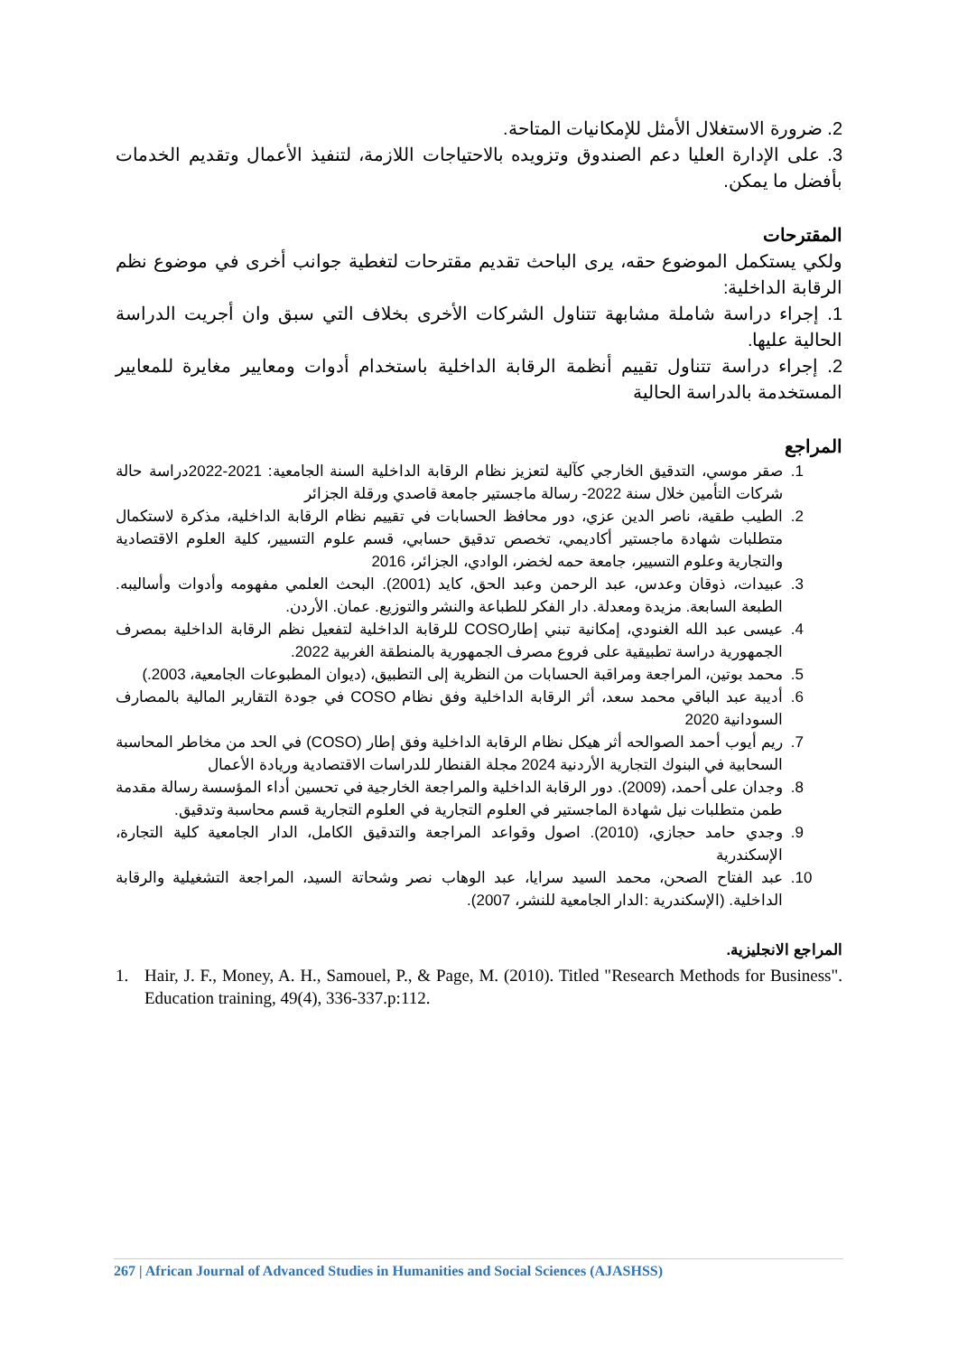2. ضرورة الاستغلال الأمثل للإمكانيات المتاحة.
3. على الإدارة العليا دعم الصندوق وتزويده بالاحتياجات اللازمة، لتنفيذ الأعمال وتقديم الخدمات بأفضل ما يمكن.
المقترحات
ولكي يستكمل الموضوع حقه، يرى الباحث تقديم مقترحات لتغطية جوانب أخرى في موضوع نظم الرقابة الداخلية:
1. إجراء دراسة شاملة مشابهة تتناول الشركات الأخرى بخلاف التي سبق وان أجريت الدراسة الحالية عليها.
2. إجراء دراسة تتناول تقييم أنظمة الرقابة الداخلية باستخدام أدوات ومعايير مغايرة للمعايير المستخدمة بالدراسة الحالية
المراجع
1. صقر موسي، التدقيق الخارجي كآلية لتعزيز نظام الرقابة الداخلية السنة الجامعية: 2021-2022دراسة حالة شركات التأمين خلال سنة 2022- رسالة ماجستير جامعة قاصدي ورقلة الجزائر
2. الطيب طقية، ناصر الدين عزي، دور محافظ الحسابات في تقييم نظام الرقابة الداخلية، مذكرة لاستكمال متطلبات شهادة ماجستير أكاديمي، تخصص تدقيق حسابي، قسم علوم التسيير، كلية العلوم الاقتصادية والتجارية وعلوم التسيير، جامعة حمه لخضر، الوادي، الجزائر، 2016
3. عبيدات، ذوقان وعدس، عبد الرحمن وعبد الحق، كايد (2001). البحث العلمي مفهومه وأدوات وأساليبه. الطبعة السابعة. مزيدة ومعدلة. دار الفكر للطباعة والنشر والتوزيع. عمان. الأردن.
4. عيسى عبد الله الغنودي، إمكانية تبني إطارCOSO للرقابة الداخلية لتفعيل نظم الرقابة الداخلية بمصرف الجمهورية دراسة تطبيقية على فروع مصرف الجمهورية بالمنطقة الغربية 2022.
5. محمد بوتين، المراجعة ومراقبة الحسابات من النظرية إلى التطبيق، (ديوان المطبوعات الجامعية، 2003.)
6. أديبة عبد الباقي محمد سعد، أثر الرقابة الداخلية وفق نظام COSO في جودة التقارير المالية بالمصارف السودانية 2020
7. ريم أيوب أحمد الصوالحه أثر هيكل نظام الرقابة الداخلية وفق إطار (COSO) في الحد من مخاطر المحاسبة السحابية في البنوك التجارية الأردنية 2024 مجلة القنطار للدراسات الاقتصادية وريادة الأعمال
8. وجدان على أحمد، (2009). دور الرقابة الداخلية والمراجعة الخارجية في تحسين أداء المؤسسة رسالة مقدمة طمن متطلبات نيل شهادة الماجستير في العلوم التجارية في العلوم التجارية قسم محاسبة وتدقيق.
9. وجدي حامد حجازي، (2010). اصول وقواعد المراجعة والتدقيق الكامل، الدار الجامعية كلية التجارة، الإسكندرية
10. عبد الفتاح الصحن، محمد السيد سرايا، عبد الوهاب نصر وشحاتة السيد، المراجعة التشغيلية والرقابة الداخلية. (الإسكندرية :الدار الجامعية للنشر، 2007).
المراجع الانجليزية.
1. Hair, J. F., Money, A. H., Samouel, P., & Page, M. (2010). Titled "Research Methods for Business". Education training, 49(4), 336-337.p:112.
267 | African Journal of Advanced Studies in Humanities and Social Sciences (AJASHSS)